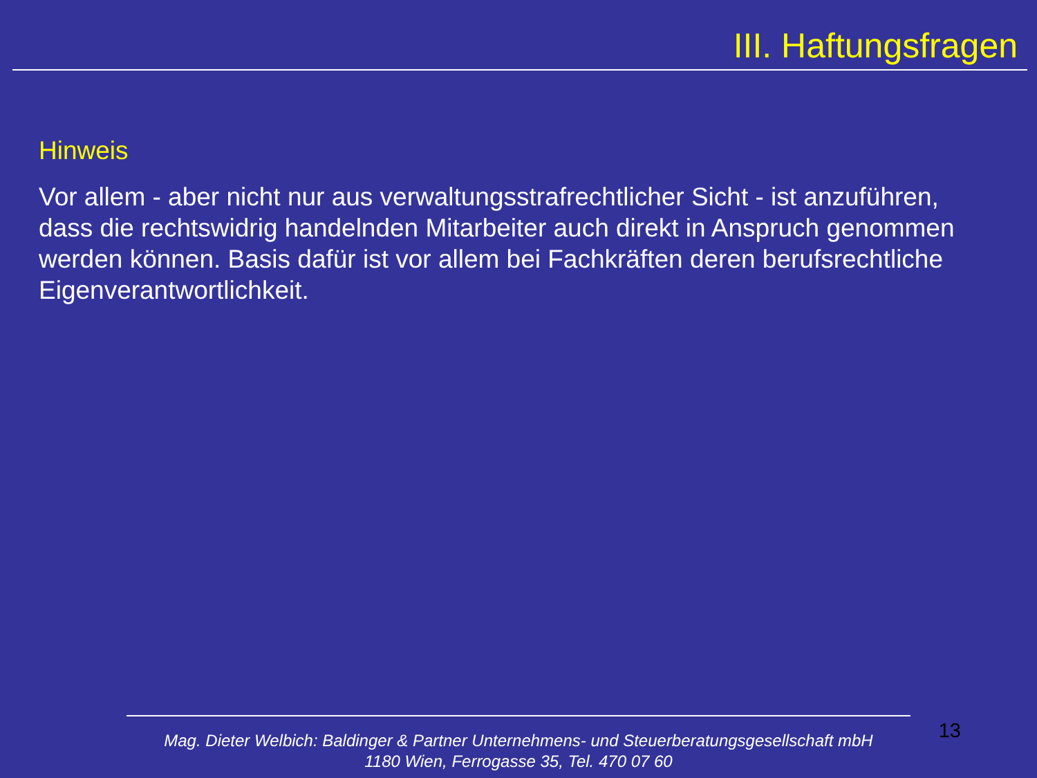III. Haftungsfragen
Hinweis
Vor allem - aber nicht nur aus verwaltungsstrafrechtlicher Sicht - ist anzuführen, dass die rechtswidrig handelnden Mitarbeiter auch direkt in Anspruch genommen werden können. Basis dafür ist vor allem bei Fachkräften deren berufsrechtliche Eigenverantwortlichkeit.
13
Mag. Dieter Welbich: Baldinger & Partner Unternehmens- und Steuerberatungsgesellschaft mbH
1180 Wien, Ferrogasse 35, Tel. 470 07 60